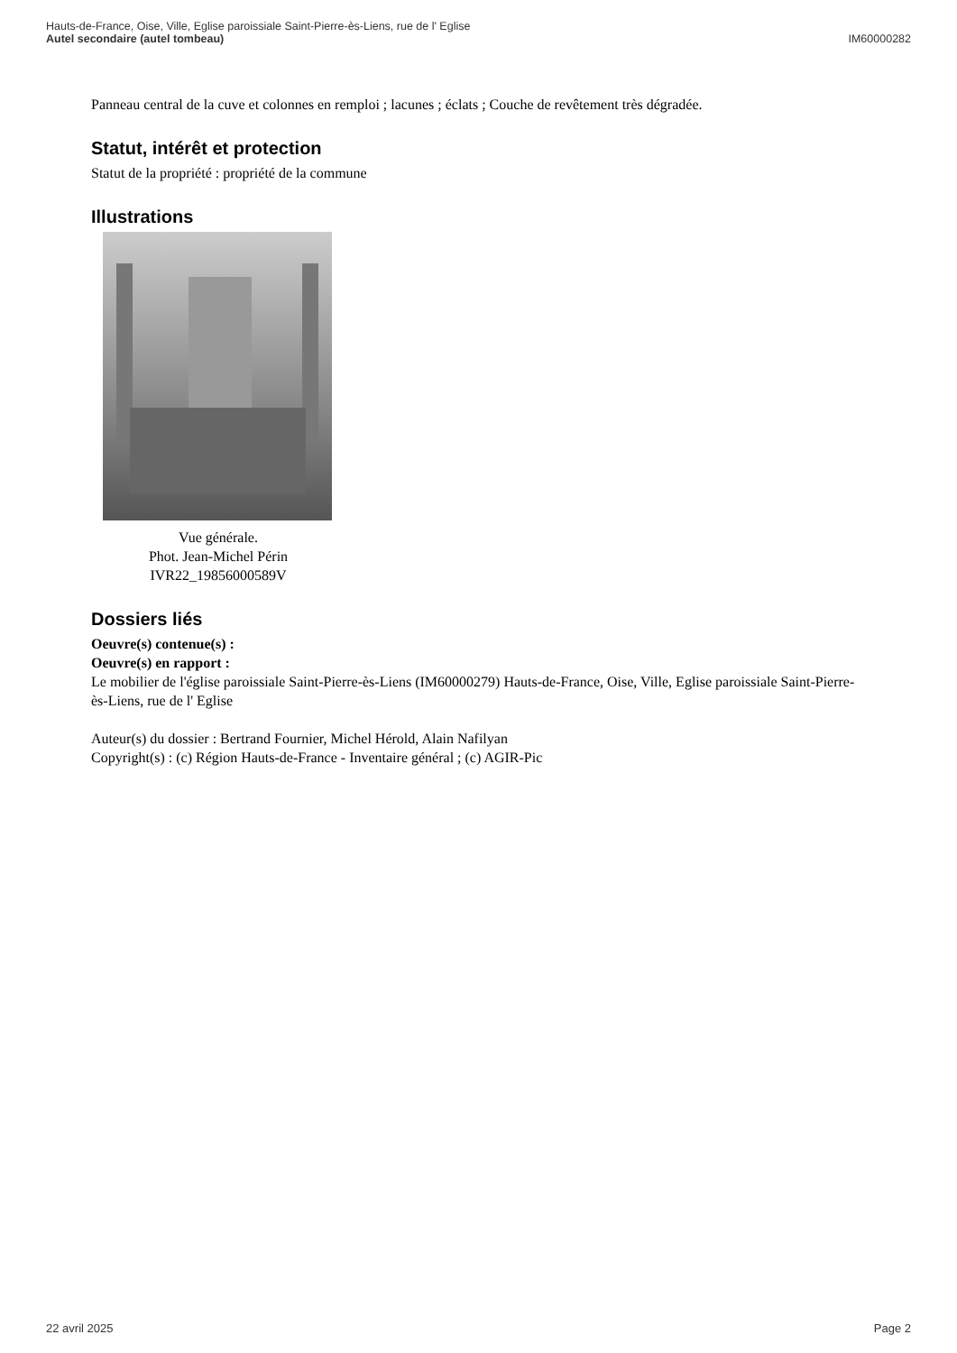Hauts-de-France, Oise, Ville, Eglise paroissiale Saint-Pierre-ès-Liens, rue de l' Eglise
Autel secondaire (autel tombeau)
IM60000282
Panneau central de la cuve et colonnes en remploi ; lacunes ; éclats ; Couche de revêtement très dégradée.
Statut, intérêt et protection
Statut de la propriété : propriété de la commune
Illustrations
Vue générale.
Phot. Jean-Michel Périn
IVR22_19856000589V
Dossiers liés
Oeuvre(s) contenue(s) :
Oeuvre(s) en rapport :
Le mobilier de l'église paroissiale Saint-Pierre-ès-Liens (IM60000279) Hauts-de-France, Oise, Ville, Eglise paroissiale Saint-Pierre-ès-Liens, rue de l' Eglise
Auteur(s) du dossier : Bertrand Fournier, Michel Hérold, Alain Nafilyan
Copyright(s) : (c) Région Hauts-de-France - Inventaire général ; (c) AGIR-Pic
22 avril 2025 Page 2